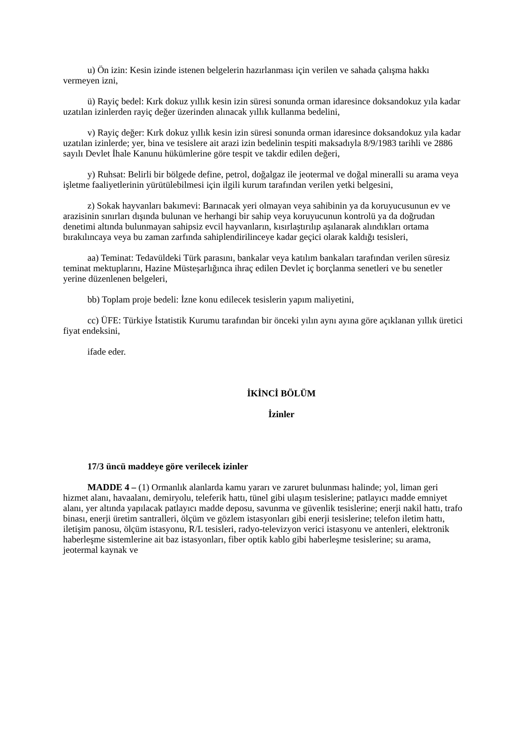u) Ön izin: Kesin izinde istenen belgelerin hazırlanması için verilen ve sahada çalışma hakkı vermeyen izni,
ü) Rayiç bedel: Kırk dokuz yıllık kesin izin süresi sonunda orman idaresince doksandokuz yıla kadar uzatılan izinlerden rayiç değer üzerinden alınacak yıllık kullanma bedelini,
v) Rayiç değer: Kırk dokuz yıllık kesin izin süresi sonunda orman idaresince doksandokuz yıla kadar uzatılan izinlerde; yer, bina ve tesislere ait arazi izin bedelinin tespiti maksadıyla 8/9/1983 tarihli ve 2886 sayılı Devlet İhale Kanunu hükümlerine göre tespit ve takdir edilen değeri,
y) Ruhsat: Belirli bir bölgede define, petrol, doğalgaz ile jeotermal ve doğal mineralli su arama veya işletme faaliyetlerinin yürütülebilmesi için ilgili kurum tarafından verilen yetki belgesini,
z) Sokak hayvanları bakımevi: Barınacak yeri olmayan veya sahibinin ya da koruyucusunun ev ve arazisinin sınırları dışında bulunan ve herhangi bir sahip veya koruyucunun kontrolü ya da doğrudan denetimi altında bulunmayan sahipsiz evcil hayvanların, kısırlaştırılıp aşılanarak alındıkları ortama bırakılıncaya veya bu zaman zarfında sahiplendirilinceye kadar geçici olarak kaldığı tesisleri,
aa) Teminat: Tedavüldeki Türk parasını, bankalar veya katılım bankaları tarafından verilen süresiz teminat mektuplarını, Hazine Müsteşarlığınca ihraç edilen Devlet iç borçlanma senetleri ve bu senetler yerine düzenlenen belgeleri,
bb) Toplam proje bedeli: İzne konu edilecek tesislerin yapım maliyetini,
cc) ÜFE: Türkiye İstatistik Kurumu tarafından bir önceki yılın aynı ayına göre açıklanan yıllık üretici fiyat endeksini,
ifade eder.
İKİNCİ BÖLÜM
İzinler
17/3 üncü maddeye göre verilecek izinler
MADDE 4 – (1) Ormanlık alanlarda kamu yararı ve zaruret bulunması halinde; yol, liman geri hizmet alanı, havaalanı, demiryolu, teleferik hattı, tünel gibi ulaşım tesislerine; patlayıcı madde emniyet alanı, yer altında yapılacak patlayıcı madde deposu, savunma ve güvenlik tesislerine; enerji nakil hattı, trafo binası, enerji üretim santralleri, ölçüm ve gözlem istasyonları gibi enerji tesislerine; telefon iletim hattı, iletişim panosu, ölçüm istasyonu, R/L tesisleri, radyo-televizyon verici istasyonu ve antenleri, elektronik haberleşme sistemlerine ait baz istasyonları, fiber optik kablo gibi haberleşme tesislerine; su arama, jeotermal kaynak ve